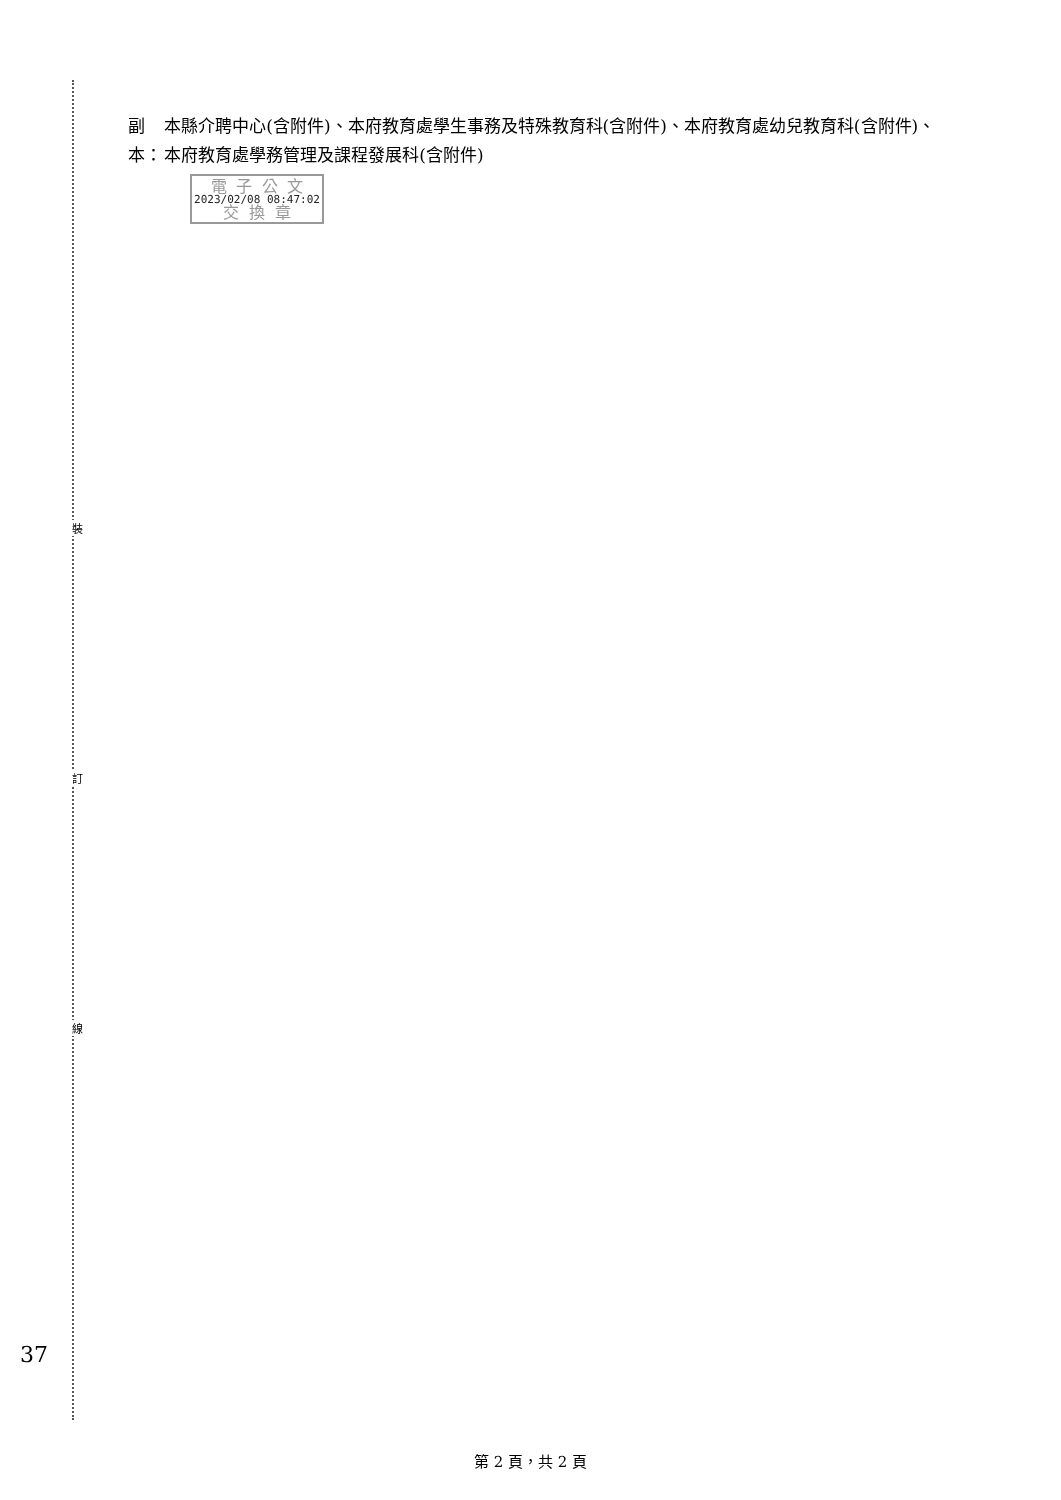裝
訂
線
副本： 本縣介聘中心(含附件)、本府教育處學生事務及特殊教育科(含附件)、本府教育處幼兒教育科(含附件)、本府教育處學務管理及課程發展科(含附件)
電 子 公 文
2023/02/08 08:47:02
交 換 章
37
第 2 頁，共 2 頁